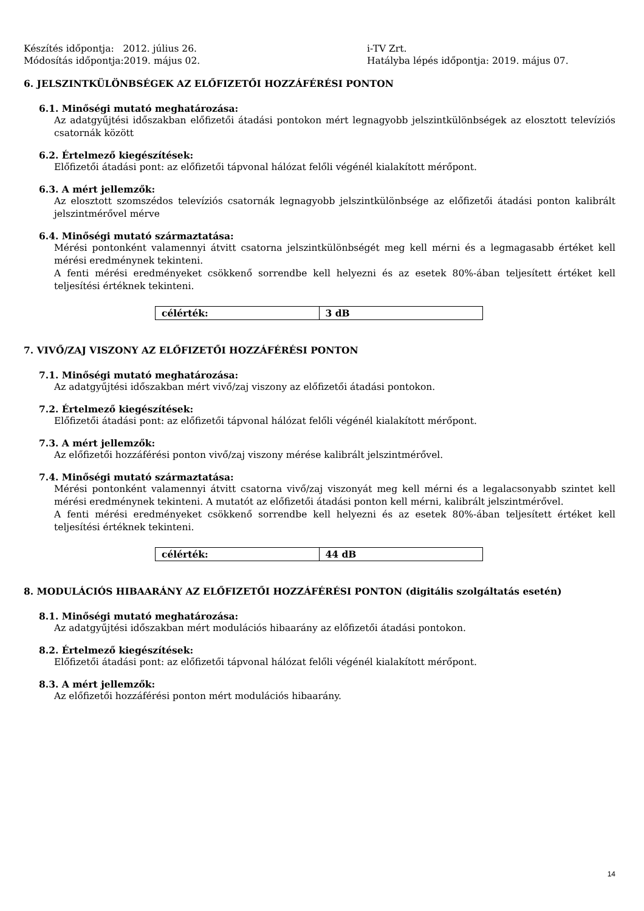Készítés időpontja: 2012. július 26.
Módosítás időpontja:2019. május 02.
i-TV Zrt.
Hatályba lépés időpontja: 2019. május 07.
6. JELSZINTKÜLÖNBSÉGEK AZ ELŐFIZETŐI HOZZÁFÉRÉSI PONTON
6.1. Minőségi mutató meghatározása:
Az adatgyűjtési időszakban előfizetői átadási pontokon mért legnagyobb jelszintkülönbségek az elosztott televíziós csatornák között
6.2. Értelmező kiegészítések:
Előfizetői átadási pont: az előfizetői tápvonal hálózat felőli végénél kialakított mérőpont.
6.3. A mért jellemzők:
Az elosztott szomszédos televíziós csatornák legnagyobb jelszintkülönbsége az előfizetői átadási ponton kalibrált jelszintmérővel mérve
6.4. Minőségi mutató származtatása:
Mérési pontonként valamennyi átvitt csatorna jelszintkülönbségét meg kell mérni és a legmagasabb értéket kell mérési eredménynek tekinteni.
A fenti mérési eredményeket csökkenő sorrendbe kell helyezni és az esetek 80%-ában teljesített értéket kell teljesítési értéknek tekinteni.
| célérték: | 3 dB |
7. VIVŐ/ZAJ VISZONY AZ ELŐFIZETŐI HOZZÁFÉRÉSI PONTON
7.1. Minőségi mutató meghatározása:
Az adatgyűjtési időszakban mért vivő/zaj viszony az előfizetői átadási pontokon.
7.2. Értelmező kiegészítések:
Előfizetői átadási pont: az előfizetői tápvonal hálózat felőli végénél kialakított mérőpont.
7.3. A mért jellemzők:
Az előfizetői hozzáférési ponton vivő/zaj viszony mérése kalibrált jelszintmérővel.
7.4. Minőségi mutató származtatása:
Mérési pontonként valamennyi átvitt csatorna vivő/zaj viszonyát meg kell mérni és a legalacsonyabb szintet kell mérési eredménynek tekinteni. A mutatót az előfizetői átadási ponton kell mérni, kalibrált jelszintmérővel.
A fenti mérési eredményeket csökkenő sorrendbe kell helyezni és az esetek 80%-ában teljesített értéket kell teljesítési értéknek tekinteni.
| célérték: | 44 dB |
8. MODULÁCIÓS HIBAARÁNY AZ ELŐFIZETŐI HOZZÁFÉRÉSI PONTON (digitális szolgáltatás esetén)
8.1. Minőségi mutató meghatározása:
Az adatgyűjtési időszakban mért modulációs hibaarány az előfizetői átadási pontokon.
8.2. Értelmező kiegészítések:
Előfizetői átadási pont: az előfizetői tápvonal hálózat felőli végénél kialakított mérőpont.
8.3. A mért jellemzők:
Az előfizetői hozzáférési ponton mért modulációs hibaarány.
14